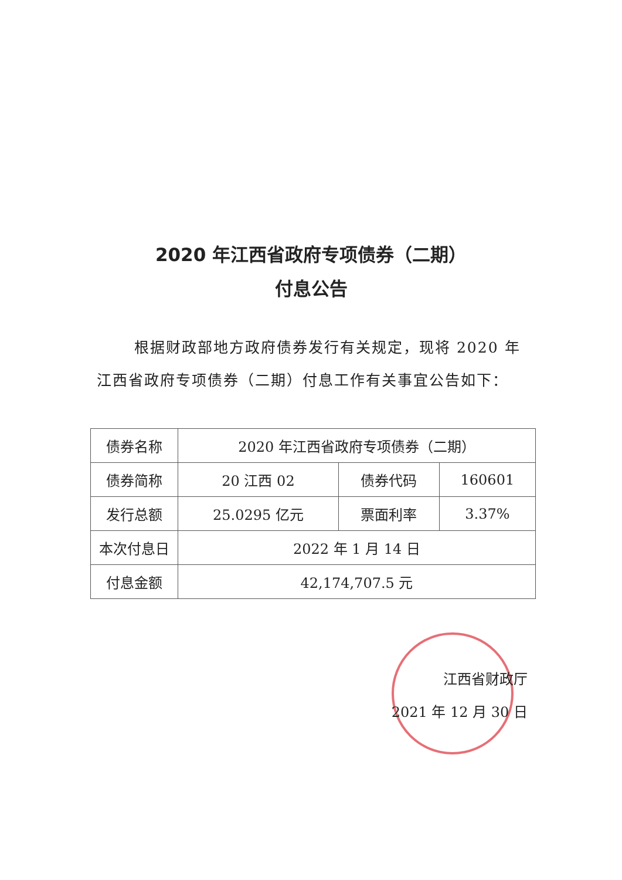2020 年江西省政府专项债券（二期）
付息公告
根据财政部地方政府债券发行有关规定，现将 2020 年江西省政府专项债券（二期）付息工作有关事宜公告如下：
| 债券名称 | 2020 年江西省政府专项债券（二期） | | |
| 债券简称 | 20 江西 02 | 债券代码 | 160601 |
| 发行总额 | 25.0295 亿元 | 票面利率 | 3.37% |
| 本次付息日 | 2022 年 1 月 14 日 | | |
| 付息金额 | 42,174,707.5 元 | | |
江西省财政厅
2021 年 12 月 30 日